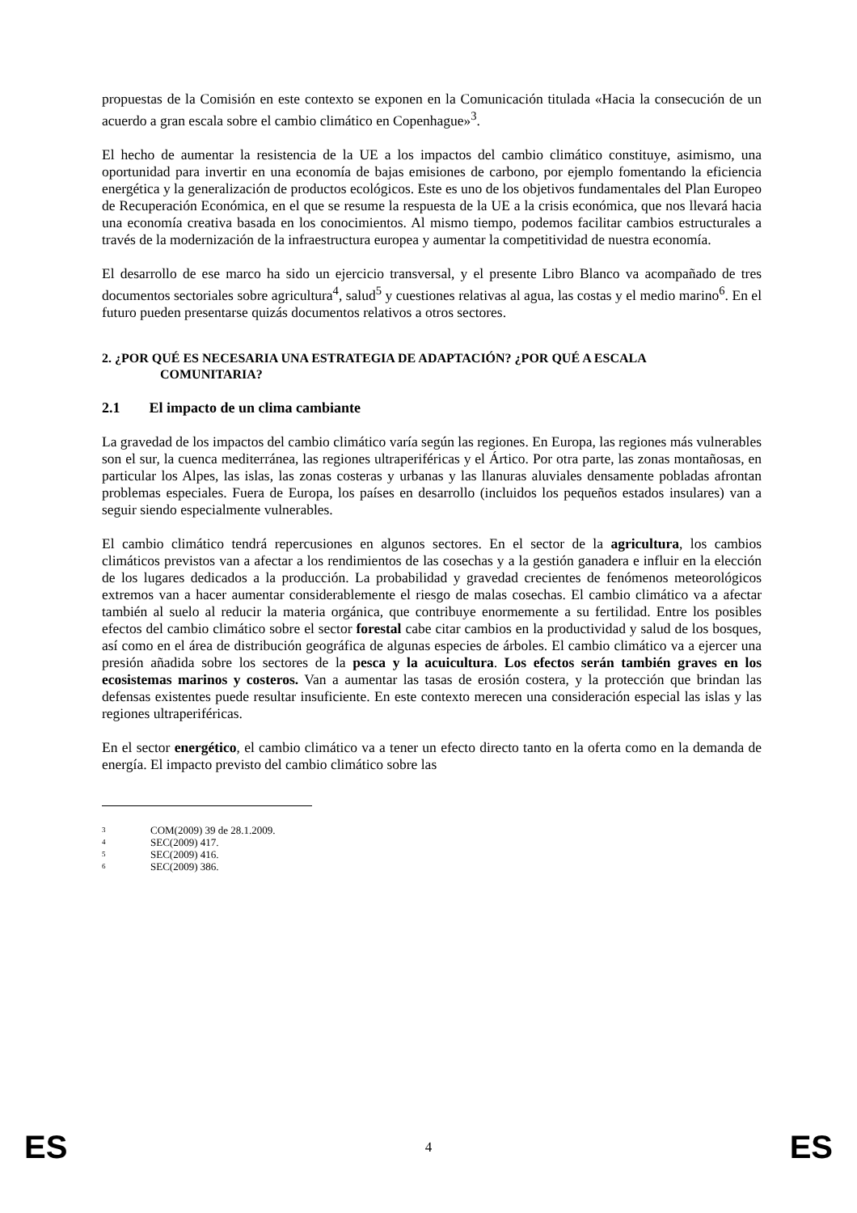propuestas de la Comisión en este contexto se exponen en la Comunicación titulada «Hacia la consecución de un acuerdo a gran escala sobre el cambio climático en Copenhague»<sup>3</sup>.
El hecho de aumentar la resistencia de la UE a los impactos del cambio climático constituye, asimismo, una oportunidad para invertir en una economía de bajas emisiones de carbono, por ejemplo fomentando la eficiencia energética y la generalización de productos ecológicos. Este es uno de los objetivos fundamentales del Plan Europeo de Recuperación Económica, en el que se resume la respuesta de la UE a la crisis económica, que nos llevará hacia una economía creativa basada en los conocimientos. Al mismo tiempo, podemos facilitar cambios estructurales a través de la modernización de la infraestructura europea y aumentar la competitividad de nuestra economía.
El desarrollo de ese marco ha sido un ejercicio transversal, y el presente Libro Blanco va acompañado de tres documentos sectoriales sobre agricultura<sup>4</sup>, salud<sup>5</sup> y cuestiones relativas al agua, las costas y el medio marino<sup>6</sup>. En el futuro pueden presentarse quizás documentos relativos a otros sectores.
2. ¿POR QUÉ ES NECESARIA UNA ESTRATEGIA DE ADAPTACIÓN? ¿POR QUÉ A ESCALA
COMUNITARIA?
2.1 El impacto de un clima cambiante
La gravedad de los impactos del cambio climático varía según las regiones. En Europa, las regiones más vulnerables son el sur, la cuenca mediterránea, las regiones ultraperiféricas y el Ártico. Por otra parte, las zonas montañosas, en particular los Alpes, las islas, las zonas costeras y urbanas y las llanuras aluviales densamente pobladas afrontan problemas especiales. Fuera de Europa, los países en desarrollo (incluidos los pequeños estados insulares) van a seguir siendo especialmente vulnerables.
El cambio climático tendrá repercusiones en algunos sectores. En el sector de la agricultura, los cambios climáticos previstos van a afectar a los rendimientos de las cosechas y a la gestión ganadera e influir en la elección de los lugares dedicados a la producción. La probabilidad y gravedad crecientes de fenómenos meteorológicos extremos van a hacer aumentar considerablemente el riesgo de malas cosechas. El cambio climático va a afectar también al suelo al reducir la materia orgánica, que contribuye enormemente a su fertilidad. Entre los posibles efectos del cambio climático sobre el sector forestal cabe citar cambios en la productividad y salud de los bosques, así como en el área de distribución geográfica de algunas especies de árboles. El cambio climático va a ejercer una presión añadida sobre los sectores de la pesca y la acuicultura. Los efectos serán también graves en los ecosistemas marinos y costeros. Van a aumentar las tasas de erosión costera, y la protección que brindan las defensas existentes puede resultar insuficiente. En este contexto merecen una consideración especial las islas y las regiones ultraperiféricas.
En el sector energético, el cambio climático va a tener un efecto directo tanto en la oferta como en la demanda de energía. El impacto previsto del cambio climático sobre las
3 COM(2009) 39 de 28.1.2009.
4 SEC(2009) 417.
5 SEC(2009) 416.
6 SEC(2009) 386.
ES 4 ES